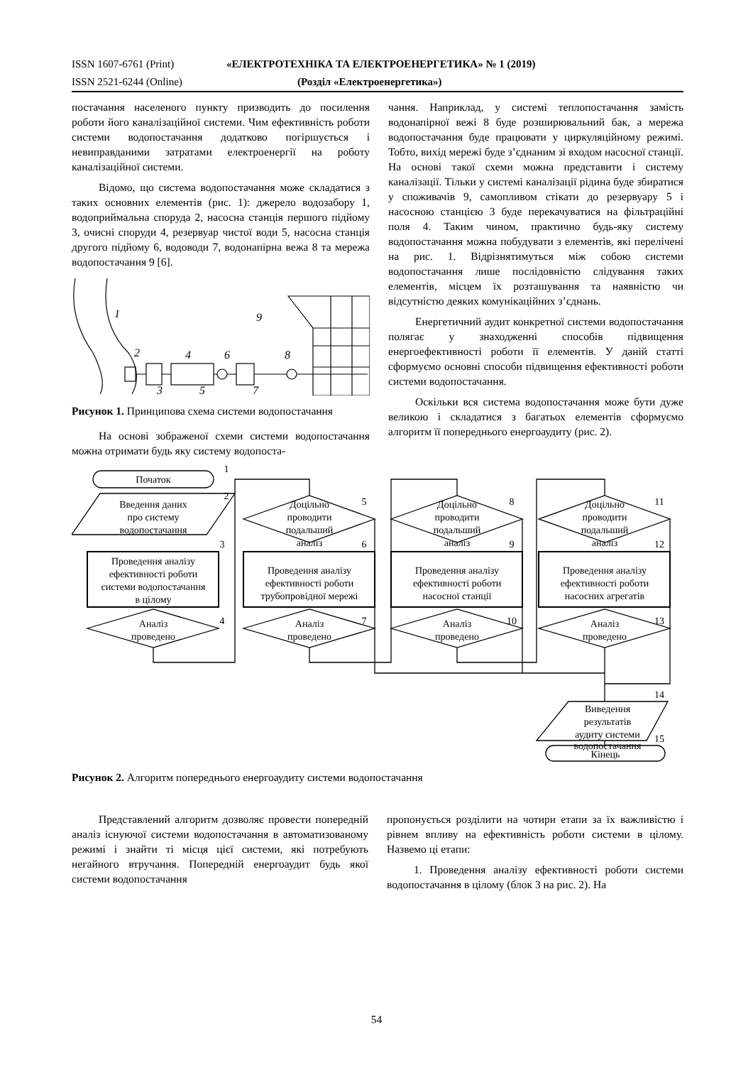ISSN 1607-6761 (Print) «ЕЛЕКТРОТЕХНІКА ТА ЕЛЕКТРОЕНЕРГЕТИКА» № 1 (2019)
ISSN 2521-6244 (Online) (Розділ «Електроенергетика»)
постачання населеного пункту призводить до посилення роботи його каналізаційної системи. Чим ефективність роботи системи водопостачання додатково погіршується і невиправданими затратами електроенергії на роботу каналізаційної системи.
Відомо, що система водопостачання може складатися з таких основних елементів (рис. 1): джерело водозабору 1, водоприймальна споруда 2, насосна станція першого підйому 3, очисні споруди 4, резервуар чистої води 5, насосна станція другого підйому 6, водоводи 7, водонапірна вежа 8 та мережа водопостачання 9 [6].
1
2
3
4
5
6
7
8
9
Рисунок 1. Принципова схема системи водопостачання
На основі зображеної схеми системи водопостачання можна отримати будь яку систему водопоста-
чання. Наприклад, у системі теплопостачання замість водонапірної вежі 8 буде розширювальний бак, а мережа водопостачання буде працювати у циркуляційному режимі. Тобто, вихід мережі буде з’єднаним зі входом насосної станції. На основі такої схеми можна представити і систему каналізації. Тільки у системі каналізації рідина буде збиратися у споживачів 9, самопливом стікати до резервуару 5 і насосною станцією 3 буде перекачуватися на фільтраційні поля 4. Таким чином, практично будь-яку систему водопостачання можна побудувати з елементів, які перелічені на рис. 1. Відрізнятимуться між собою системи водопостачання лише послідовністю слідування таких елементів, місцем їх розташування та наявністю чи відсутністю деяких комунікаційних з’єднань.
Енергетичний аудит конкретної системи водопостачання полягає у знаходженні способів підвищення енергоефективності роботи її елементів. У даній статті сформуємо основні способи підвищення ефективності роботи системи водопостачання.
Оскільки вся система водопостачання може бути дуже великою і складатися з багатьох елементів сформуємо алгоритм її попереднього енергоаудиту (рис. 2).
Початок
Введення даних
про систему
водопостачання
Проведення аналізу
ефективності роботи
системи водопостачання
в цілому
Проведення аналізу
ефективності роботи
трубопровідної мережі
Проведення аналізу
ефективності роботи
насосної станції
Проведення аналізу
ефективності роботи
насосних агрегатів
Аналіз
проведено
Аналіз
проведено
Аналіз
проведено
Аналіз
проведено
Доцільно
проводити
подальший
аналіз
Доцільно
проводити
подальший
аналіз
Доцільно
проводити
подальший
аналіз
Виведення
результатів
аудиту системи
водопостачання
Кінець
1
2
3
4
5
6
7
8
9
10
11
12
13
14
15
Рисунок 2. Алгоритм попереднього енергоаудиту системи водопостачання
Представлений алгоритм дозволяє провести попередній аналіз існуючої системи водопостачання в автоматизованому режимі і знайти ті місця цієї системи, які потребують негайного втручання. Попередній енергоаудит будь якої системи водопостачання
пропонується розділити на чотири етапи за їх важливістю і рівнем впливу на ефективність роботи системи в цілому. Назвемо ці етапи:
1. Проведення аналізу ефективності роботи системи водопостачання в цілому (блок 3 на рис. 2). На
54